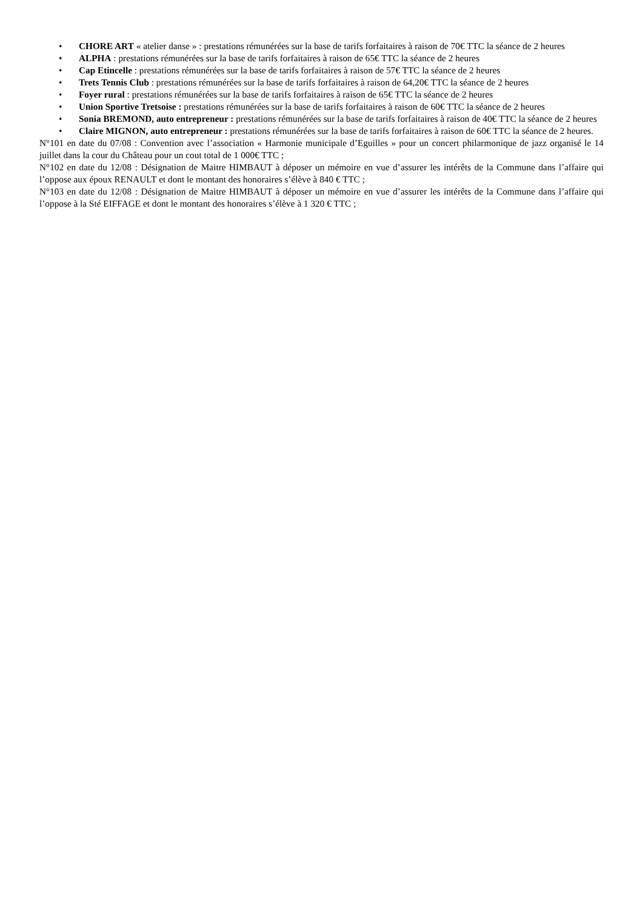• CHORE ART « atelier danse » : prestations rémunérées sur la base de tarifs forfaitaires à raison de 70€ TTC la séance de 2 heures
• ALPHA : prestations rémunérées sur la base de tarifs forfaitaires à raison de 65€ TTC la séance de 2 heures
• Cap Etincelle : prestations rémunérées sur la base de tarifs forfaitaires à raison de 57€ TTC la séance de 2 heures
• Trets Tennis Club : prestations rémunérées sur la base de tarifs forfaitaires à raison de 64,20€ TTC la séance de 2 heures
• Foyer rural : prestations rémunérées sur la base de tarifs forfaitaires à raison de 65€ TTC la séance de 2 heures
• Union Sportive Tretsoise : prestations rémunérées sur la base de tarifs forfaitaires à raison de 60€ TTC la séance de 2 heures
• Sonia BREMOND, auto entrepreneur : prestations rémunérées sur la base de tarifs forfaitaires à raison de 40€ TTC la séance de 2 heures
• Claire MIGNON, auto entrepreneur : prestations rémunérées sur la base de tarifs forfaitaires à raison de 60€ TTC la séance de 2 heures.
N°101 en date du 07/08 : Convention avec l’association « Harmonie municipale d’Eguilles » pour un concert philarmonique de jazz organisé le 14 juillet dans la cour du Château pour un cout total de 1 000€ TTC ;
N°102 en date du 12/08 : Désignation de Maitre HIMBAUT à déposer un mémoire en vue d’assurer les intérêts de la Commune dans l’affaire qui l’oppose aux époux RENAULT et dont le montant des honoraires s’élève à 840 € TTC ;
N°103 en date du 12/08 : Désignation de Maitre HIMBAUT à déposer un mémoire en vue d’assurer les intérêts de la Commune dans l’affaire qui l’oppose à la Sté EIFFAGE et dont le montant des honoraires s’élève à 1 320 € TTC ;